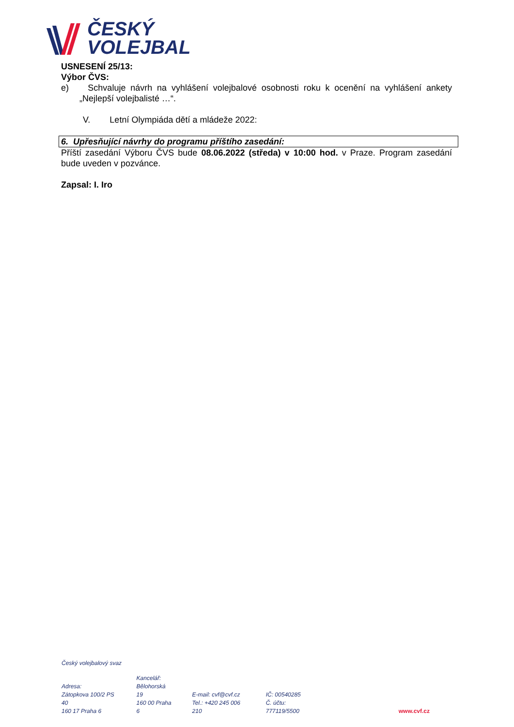ČESKÝ
VOLEJBAL
USNESENÍ 25/13:
Výbor ČVS:
e) Schvaluje návrh na vyhlášení volejbalové osobnosti roku k ocenění na vyhlášení ankety „Nejlepší volejbalisté …“.
V. Letní Olympiáda dětí a mládeže 2022:
6. Upřesňující návrhy do programu příštího zasedání:
Příští zasedání Výboru ČVS bude 08.06.2022 (středa) v 10:00 hod. v Praze. Program zasedání bude uveden v pozvánce.
Zapsal: I. Iro
Český volejbalový svaz
Adresa:
Zátopkova 100/2 PS 40
160 17 Praha 6
Kancelář:
Bělohorská 19
160 00 Praha 6
E-mail: cvf@cvf.cz
Tel.: +420 245 006 210
IČ: 00540285
Č. účtu: 777119/5500
www.cvf.cz